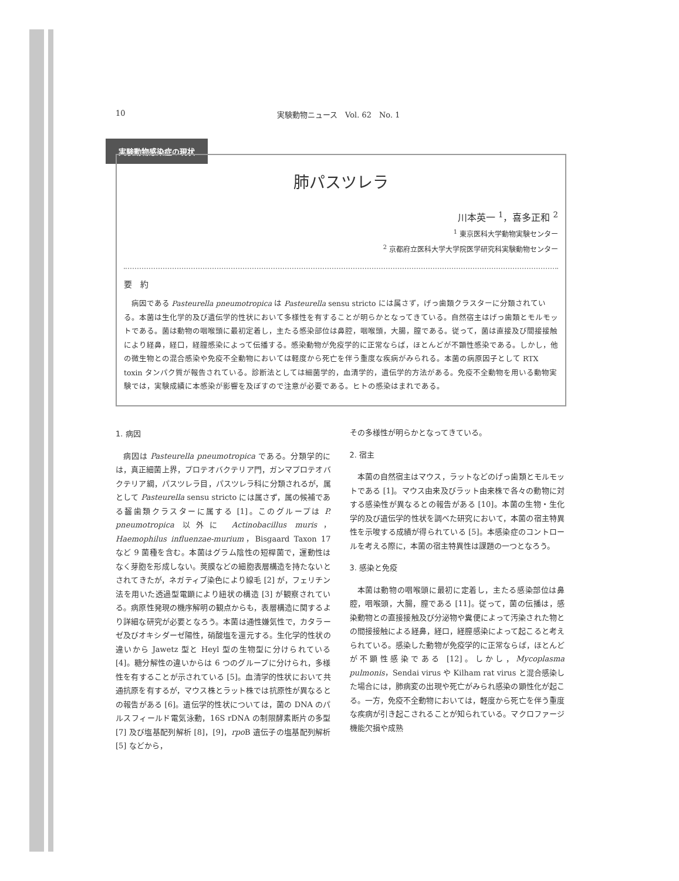10 実験動物ニュース　Vol. 62　No. 1
実験動物感染症の現状
肺パスツレラ
川本英一 <sup>1</sup>，喜多正和 <sup>2</sup>
<sup>1</sup> 東京医科大学動物実験センター
<sup>2</sup> 京都府立医科大学大学院医学研究科実験動物センター
要　約
病因である Pasteurella pneumotropica は Pasteurella sensu stricto には属さず，げっ歯類クラスターに分類されている。本菌は生化学的及び遺伝学的性状において多様性を有することが明らかとなってきている。自然宿主はげっ歯類とモルモットである。菌は動物の咽喉頭に最初定着し，主たる感染部位は鼻腔，咽喉頭，大腸，膣である。従って，菌は直接及び間接接触により経鼻，経口，経膣感染によって伝播する。感染動物が免疫学的に正常ならば，ほとんどが不顕性感染である。しかし，他の微生物との混合感染や免疫不全動物においては軽度から死亡を伴う重度な疾病がみられる。本菌の病原因子として RTX toxin タンパク質が報告されている。診断法としては細菌学的，血清学的，遺伝学的方法がある。免疫不全動物を用いる動物実験では，実験成績に本感染が影響を及ぼすので注意が必要である。ヒトの感染はまれである。
1. 病因
病因は Pasteurella pneumotropica である。分類学的には，真正細菌上界，プロテオバクテリア門，ガンマプロテオバクテリア綱，パスツレラ目，パスツレラ科に分類されるが，属として Pasteurella sensu stricto には属さず，属の候補である齧歯類クラスターに属する [1]。このグループは P. pneumotropica 以外に Actinobacillus muris，Haemophilus influenzae-murium，Bisgaard Taxon 17 など 9 菌種を含む。本菌はグラム陰性の短桿菌で，運動性はなく芽胞を形成しない。莢膜などの細胞表層構造を持たないとされてきたが，ネガティブ染色により線毛 [2] が，フェリチン法を用いた透過型電顕により紐状の構造 [3] が観察されている。病原性発現の機序解明の観点からも，表層構造に関するより詳細な研究が必要となろう。本菌は通性嫌気性で，カタラーゼ及びオキシダーゼ陽性，硝酸塩を還元する。生化学的性状の違いから Jawetz 型と Heyl 型の生物型に分けられている [4]。糖分解性の違いからは 6 つのグループに分けられ，多様性を有することが示されている [5]。血清学的性状において共通抗原を有するが，マウス株とラット株では抗原性が異なるとの報告がある [6]。遺伝学的性状については，菌の DNA のパルスフィールド電気泳動，16S rDNA の制限酵素断片の多型 [7] 及び塩基配列解析 [8]，[9]，rpo B 遺伝子の塩基配列解析 [5] などから，
その多様性が明らかとなってきている。
2. 宿主
本菌の自然宿主はマウス，ラットなどのげっ歯類とモルモットである [1]。マウス由来及びラット由来株で各々の動物に対する感染性が異なるとの報告がある [10]。本菌の生物・生化学的及び遺伝学的性状を調べた研究において，本菌の宿主特異性を示唆する成績が得られている [5]。本感染症のコントロールを考える際に，本菌の宿主特異性は課題の一つとなろう。
3. 感染と免疫
本菌は動物の咽喉頭に最初に定着し，主たる感染部位は鼻腔，咽喉頭，大腸，膣である [11]。従って，菌の伝播は，感染動物との直接接触及び分泌物や糞便によって汚染された物との間接接触による経鼻，経口，経膣感染によって起こると考えられている。感染した動物が免疫学的に正常ならば，ほとんどが不顕性感染である [12]。しかし，Mycoplasma pulmonis，Sendai virus や Kilham rat virus と混合感染した場合には，肺病変の出現や死亡がみられ感染の顕性化が起こる。一方，免疫不全動物においては，軽度から死亡を伴う重度な疾病が引き起こされることが知られている。マクロファージ機能欠損や成熟